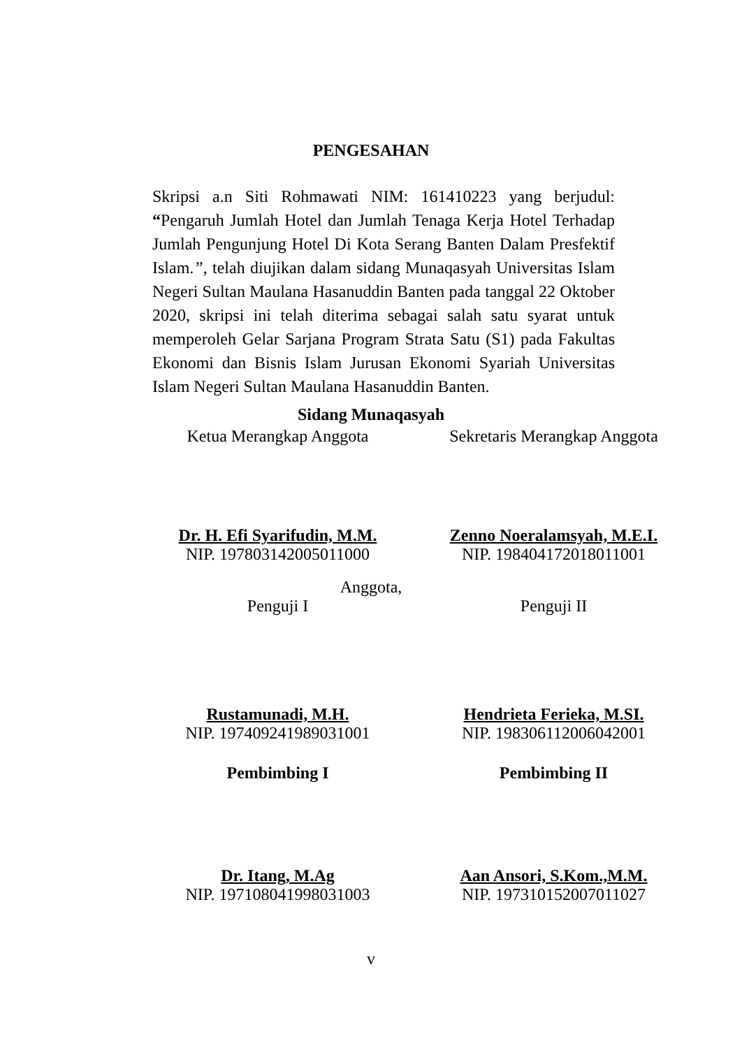PENGESAHAN
Skripsi a.n Siti Rohmawati NIM: 161410223 yang berjudul: “Pengaruh Jumlah Hotel dan Jumlah Tenaga Kerja Hotel Terhadap Jumlah Pengunjung Hotel Di Kota Serang Banten Dalam Presfektif Islam.”, telah diujikan dalam sidang Munaqasyah Universitas Islam Negeri Sultan Maulana Hasanuddin Banten pada tanggal 22 Oktober 2020, skripsi ini telah diterima sebagai salah satu syarat untuk memperoleh Gelar Sarjana Program Strata Satu (S1) pada Fakultas Ekonomi dan Bisnis Islam Jurusan Ekonomi Syariah Universitas Islam Negeri Sultan Maulana Hasanuddin Banten.
Sidang Munaqasyah
Ketua Merangkap Anggota Sekretaris Merangkap Anggota
Dr. H. Efi Syarifudin, M.M.
NIP. 197803142005011000
Zenno Noeralamsyah, M.E.I.
NIP. 198404172018011001
Anggota,
Penguji I Penguji II
Rustamunadi, M.H.
NIP. 197409241989031001
Hendrieta Ferieka, M.SI.
NIP. 198306112006042001
Pembimbing I Pembimbing II
Dr. Itang, M.Ag
NIP. 197108041998031003
Aan Ansori, S.Kom.,M.M.
NIP. 197310152007011027
v